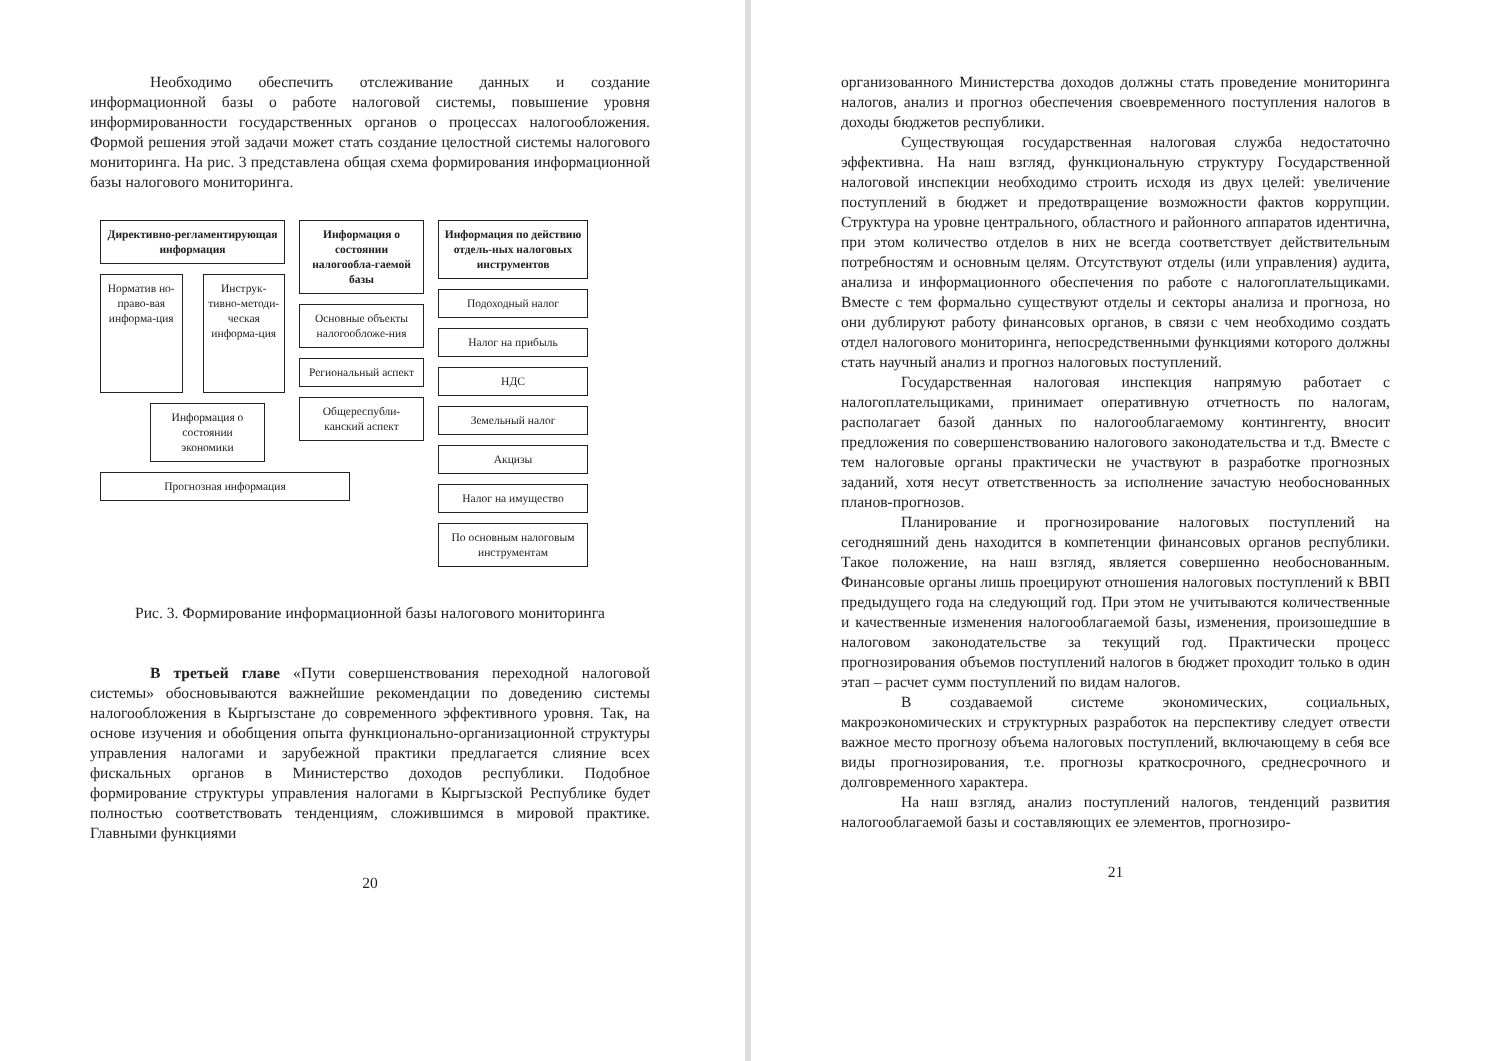Необходимо обеспечить отслеживание данных и создание информационной базы о работе налоговой системы, повышение уровня информированности государственных органов о процессах налогообложения. Формой решения этой задачи может стать создание целостной системы налогового мониторинга. На рис. 3 представлена общая схема формирования информационной базы налогового мониторинга.
Директивно-регламентирующая информация
Норматив но-право-вая информа-ция
Инструк-тивно-методи-ческая информа-ция
Информация о состоянии экономики
Прогнозная информация
Информация о состоянии налогообла-гаемой базы
Основные объекты налогообложе-ния
Региональный аспект
Общереспубли-канский аспект
Информация по действию отдель-ных налоговых инструментов
Подоходный налог
Налог на прибыль
НДС
Земельный налог
Акцизы
Налог на имущество
По основным налоговым инструментам
Рис. 3. Формирование информационной базы налогового мониторинга
В третьей главе «Пути совершенствования переходной налоговой системы» обосновываются важнейшие рекомендации по доведению системы налогообложения в Кыргызстане до современного эффективного уровня. Так, на основе изучения и обобщения опыта функционально-организационной структуры управления налогами и зарубежной практики предлагается слияние всех фискальных органов в Министерство доходов республики. Подобное формирование структуры управления налогами в Кыргызской Республике будет полностью соответствовать тенденциям, сложившимся в мировой практике. Главными функциями
20
организованного Министерства доходов должны стать проведение мониторинга налогов, анализ и прогноз обеспечения своевременного поступления налогов в доходы бюджетов республики.
Существующая государственная налоговая служба недостаточно эффективна. На наш взгляд, функциональную структуру Государственной налоговой инспекции необходимо строить исходя из двух целей: увеличение поступлений в бюджет и предотвращение возможности фактов коррупции. Структура на уровне центрального, областного и районного аппаратов идентична, при этом количество отделов в них не всегда соответствует действительным потребностям и основным целям. Отсутствуют отделы (или управления) аудита, анализа и информационного обеспечения по работе с налогоплательщиками. Вместе с тем формально существуют отделы и секторы анализа и прогноза, но они дублируют работу финансовых органов, в связи с чем необходимо создать отдел налогового мониторинга, непосредственными функциями которого должны стать научный анализ и прогноз налоговых поступлений.
Государственная налоговая инспекция напрямую работает с налогоплательщиками, принимает оперативную отчетность по налогам, располагает базой данных по налогооблагаемому контингенту, вносит предложения по совершенствованию налогового законодательства и т.д. Вместе с тем налоговые органы практически не участвуют в разработке прогнозных заданий, хотя несут ответственность за исполнение зачастую необоснованных планов-прогнозов.
Планирование и прогнозирование налоговых поступлений на сегодняшний день находится в компетенции финансовых органов республики. Такое положение, на наш взгляд, является совершенно необоснованным. Финансовые органы лишь проецируют отношения налоговых поступлений к ВВП предыдущего года на следующий год. При этом не учитываются количественные и качественные изменения налогооблагаемой базы, изменения, произошедшие в налоговом законодательстве за текущий год. Практически процесс прогнозирования объемов поступлений налогов в бюджет проходит только в один этап – расчет сумм поступлений по видам налогов.
В создаваемой системе экономических, социальных, макроэкономических и структурных разработок на перспективу следует отвести важное место прогнозу объема налоговых поступлений, включающему в себя все виды прогнозирования, т.е. прогнозы краткосрочного, среднесрочного и долговременного характера.
На наш взгляд, анализ поступлений налогов, тенденций развития налогооблагаемой базы и составляющих ее элементов, прогнозиро-
21